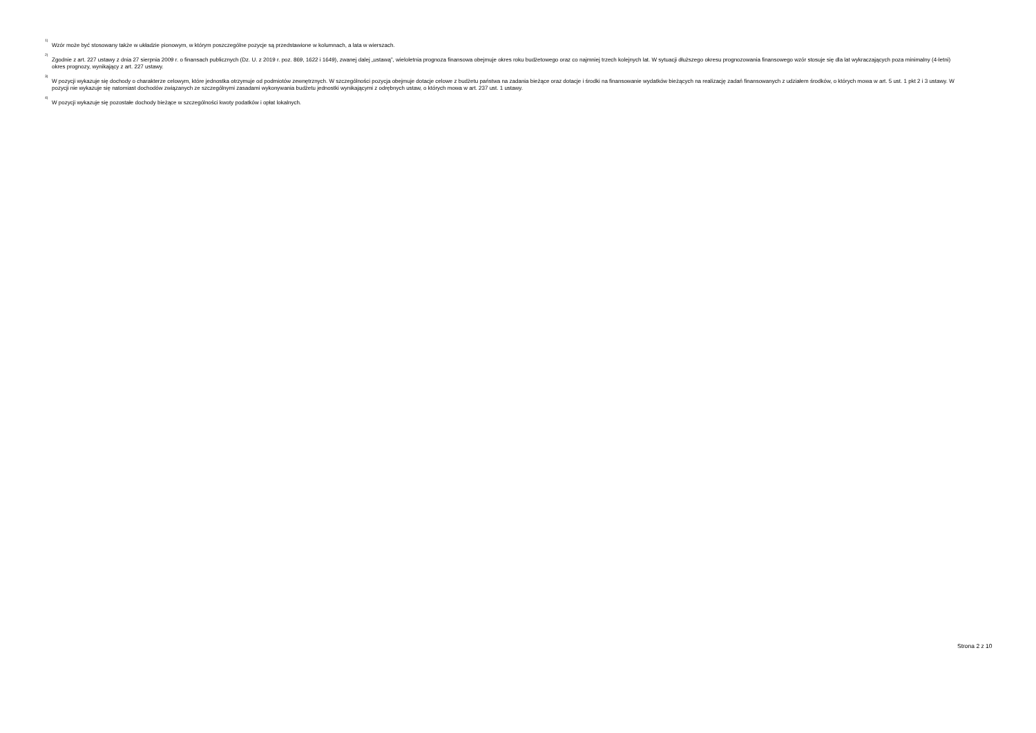<sup>1)</sup>
Wzór może być stosowany także w układzie pionowym, w którym poszczególne pozycje są przedstawione w kolumnach, a lata w wierszach.
<sup>2)</sup>
Zgodnie z art. 227 ustawy z dnia 27 sierpnia 2009 r. o finansach publicznych (Dz. U. z 2019 r. poz. 869, 1622 i 1649), zwanej dalej „ustawą”, wieloletnia prognoza finansowa obejmuje okres roku budżetowego oraz co najmniej trzech kolejnych lat. W sytuacji dłuższego okresu prognozowania finansowego wzór stosuje się dla lat wykraczających poza minimalny (4-letni) okres prognozy, wynikający z art. 227 ustawy.
<sup>3)</sup>
W pozycji wykazuje się dochody o charakterze celowym, które jednostka otrzymuje od podmiotów zewnętrznych. W szczególności pozycja obejmuje dotacje celowe z budżetu państwa na zadania bieżące oraz dotacje i środki na finansowanie wydatków bieżących na realizację zadań finansowanych z udziałem środków, o których mowa w art. 5 ust. 1 pkt 2 i 3 ustawy. W pozycji nie wykazuje się natomiast dochodów związanych ze szczególnymi zasadami wykonywania budżetu jednostki wynikającymi z odrębnych ustaw, o których mowa w art. 237 ust. 1 ustawy.
<sup>4)</sup>
W pozycji wykazuje się pozostałe dochody bieżące w szczególności kwoty podatków i opłat lokalnych.
Strona 2 z 10